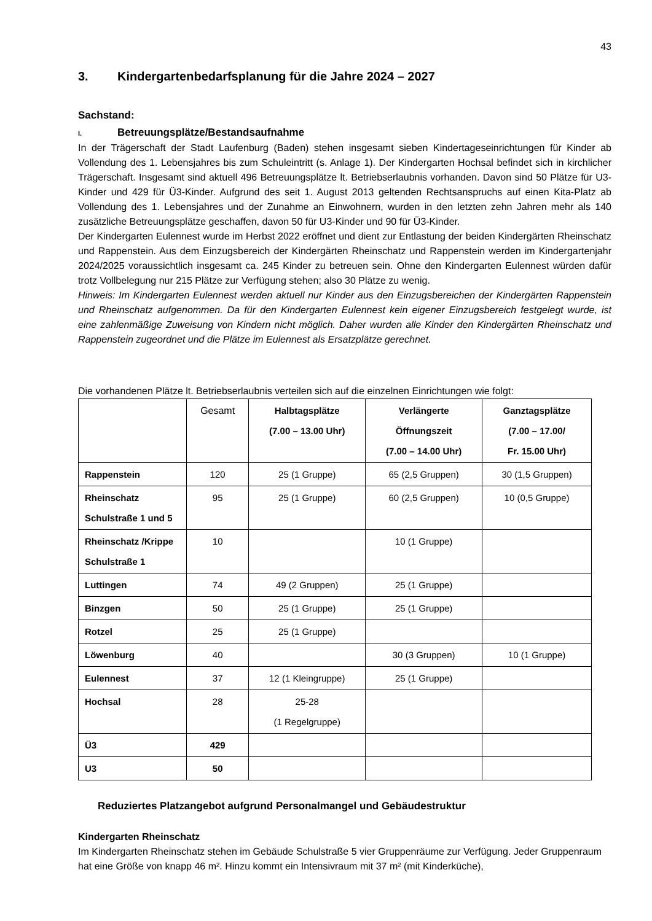43
3. Kindergartenbedarfsplanung für die Jahre 2024 – 2027
Sachstand:
I. Betreuungsplätze/Bestandsaufnahme
In der Trägerschaft der Stadt Laufenburg (Baden) stehen insgesamt sieben Kindertageseinrichtungen für Kinder ab Vollendung des 1. Lebensjahres bis zum Schuleintritt (s. Anlage 1). Der Kindergarten Hochsal befindet sich in kirchlicher Trägerschaft. Insgesamt sind aktuell 496 Betreuungsplätze lt. Betriebserlaubnis vorhanden. Davon sind 50 Plätze für U3-Kinder und 429 für Ü3-Kinder. Aufgrund des seit 1. August 2013 geltenden Rechtsanspruchs auf einen Kita-Platz ab Vollendung des 1. Lebensjahres und der Zunahme an Einwohnern, wurden in den letzten zehn Jahren mehr als 140 zusätzliche Betreuungsplätze geschaffen, davon 50 für U3-Kinder und 90 für Ü3-Kinder.
Der Kindergarten Eulennest wurde im Herbst 2022 eröffnet und dient zur Entlastung der beiden Kindergärten Rheinschatz und Rappenstein. Aus dem Einzugsbereich der Kindergärten Rheinschatz und Rappenstein werden im Kindergartenjahr 2024/2025 voraussichtlich insgesamt ca. 245 Kinder zu betreuen sein. Ohne den Kindergarten Eulennest würden dafür trotz Vollbelegung nur 215 Plätze zur Verfügung stehen; also 30 Plätze zu wenig.
Hinweis: Im Kindergarten Eulennest werden aktuell nur Kinder aus den Einzugsbereichen der Kindergärten Rappenstein und Rheinschatz aufgenommen. Da für den Kindergarten Eulennest kein eigener Einzugsbereich festgelegt wurde, ist eine zahlenmäßige Zuweisung von Kindern nicht möglich. Daher wurden alle Kinder den Kindergärten Rheinschatz und Rappenstein zugeordnet und die Plätze im Eulennest als Ersatzplätze gerechnet.
Die vorhandenen Plätze lt. Betriebserlaubnis verteilen sich auf die einzelnen Einrichtungen wie folgt:
| | Gesamt | Halbtagsplätze (7.00 – 13.00 Uhr) | Verlängerte Öffnungszeit (7.00 – 14.00 Uhr) | Ganztagsplätze (7.00 – 17.00/ Fr. 15.00 Uhr) |
| --- | --- | --- | --- | --- |
| Rappenstein | 120 | 25 (1 Gruppe) | 65 (2,5 Gruppen) | 30 (1,5 Gruppen) |
| Rheinschatz Schulstraße 1 und 5 | 95 | 25 (1 Gruppe) | 60 (2,5 Gruppen) | 10 (0,5 Gruppe) |
| Rheinschatz /Krippe Schulstraße 1 | 10 | | 10 (1 Gruppe) | |
| Luttingen | 74 | 49 (2 Gruppen) | 25 (1 Gruppe) | |
| Binzgen | 50 | 25 (1 Gruppe) | 25 (1 Gruppe) | |
| Rotzel | 25 | 25 (1 Gruppe) | | |
| Löwenburg | 40 | | 30 (3 Gruppen) | 10 (1 Gruppe) |
| Eulennest | 37 | 12 (1 Kleingruppe) | 25 (1 Gruppe) | |
| Hochsal | 28 | 25-28 (1 Regelgruppe) | | |
| Ü3 | 429 | | | |
| U3 | 50 | | | |
Reduziertes Platzangebot aufgrund Personalmangel und Gebäudestruktur
Kindergarten Rheinschatz
Im Kindergarten Rheinschatz stehen im Gebäude Schulstraße 5 vier Gruppenräume zur Verfügung. Jeder Gruppenraum hat eine Größe von knapp 46 m². Hinzu kommt ein Intensivraum mit 37 m² (mit Kinderküche),